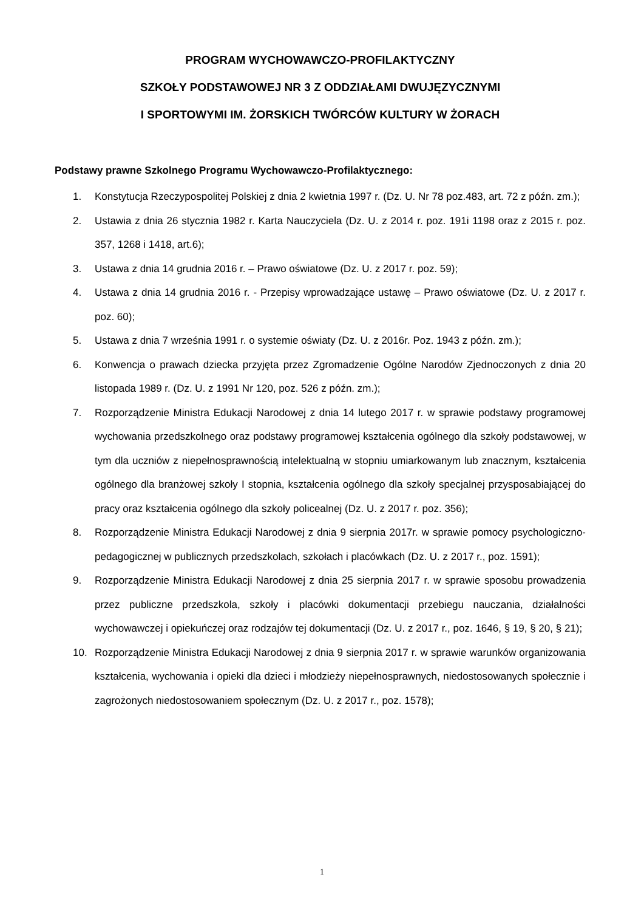PROGRAM WYCHOWAWCZO-PROFILAKTYCZNY
SZKOŁY PODSTAWOWEJ NR 3 Z ODDZIAŁAMI DWUJĘZYCZNYMI
I SPORTOWYMI IM. ŻORSKICH TWÓRCÓW KULTURY W ŻORACH
Podstawy prawne Szkolnego Programu Wychowawczo-Profilaktycznego:
1. Konstytucja Rzeczypospolitej Polskiej z dnia 2 kwietnia 1997 r. (Dz. U. Nr 78 poz.483, art. 72 z późn. zm.);
2. Ustawia z dnia 26 stycznia 1982 r. Karta Nauczyciela (Dz. U. z 2014 r. poz. 191i 1198 oraz z 2015 r. poz. 357, 1268 i 1418, art.6);
3. Ustawa z dnia 14 grudnia 2016 r. – Prawo oświatowe (Dz. U. z 2017 r. poz. 59);
4. Ustawa z dnia 14 grudnia 2016 r. - Przepisy wprowadzające ustawę – Prawo oświatowe (Dz. U. z 2017 r. poz. 60);
5. Ustawa z dnia 7 września 1991 r. o systemie oświaty (Dz. U. z 2016r. Poz. 1943 z późn. zm.);
6. Konwencja o prawach dziecka przyjęta przez Zgromadzenie Ogólne Narodów Zjednoczonych z dnia 20 listopada 1989 r. (Dz. U. z 1991 Nr 120, poz. 526 z późn. zm.);
7. Rozporządzenie Ministra Edukacji Narodowej z dnia 14 lutego 2017 r. w sprawie podstawy programowej wychowania przedszkolnego oraz podstawy programowej kształcenia ogólnego dla szkoły podstawowej, w tym dla uczniów z niepełnosprawnością intelektualną w stopniu umiarkowanym lub znacznym, kształcenia ogólnego dla branżowej szkoły I stopnia, kształcenia ogólnego dla szkoły specjalnej przysposabiającej do pracy oraz kształcenia ogólnego dla szkoły policealnej (Dz. U. z 2017 r. poz. 356);
8. Rozporządzenie Ministra Edukacji Narodowej z dnia 9 sierpnia 2017r. w sprawie pomocy psychologiczno-pedagogicznej w publicznych przedszkolach, szkołach i placówkach (Dz. U. z 2017 r., poz. 1591);
9. Rozporządzenie Ministra Edukacji Narodowej z dnia 25 sierpnia 2017 r. w sprawie sposobu prowadzenia przez publiczne przedszkola, szkoły i placówki dokumentacji przebiegu nauczania, działalności wychowawczej i opiekuńczej oraz rodzajów tej dokumentacji (Dz. U. z 2017 r., poz. 1646, § 19, § 20, § 21);
10. Rozporządzenie Ministra Edukacji Narodowej z dnia 9 sierpnia 2017 r. w sprawie warunków organizowania kształcenia, wychowania i opieki dla dzieci i młodzieży niepełnosprawnych, niedostosowanych społecznie i zagrożonych niedostosowaniem społecznym (Dz. U. z 2017 r., poz. 1578);
1